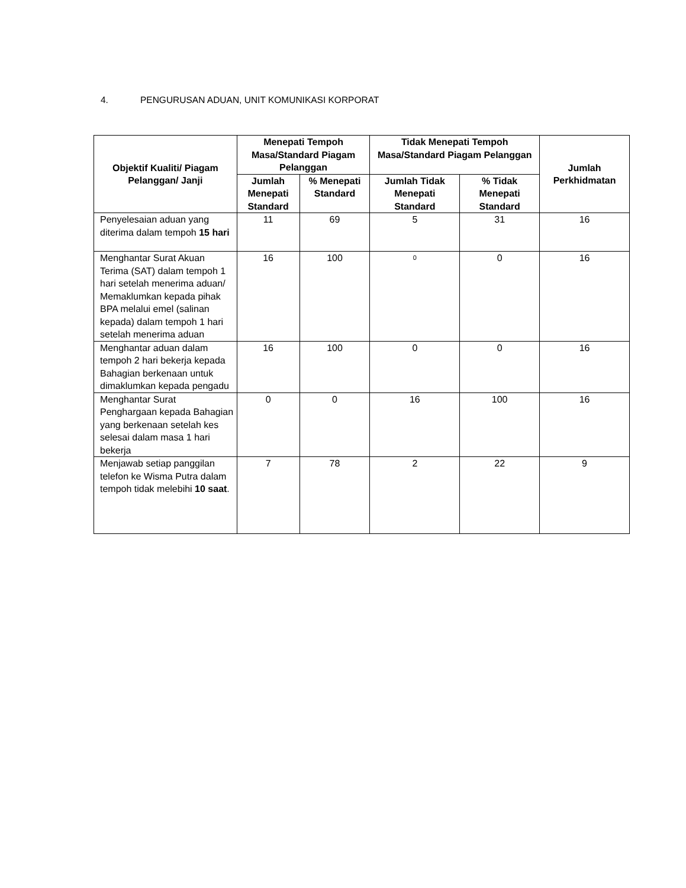4. PENGURUSAN ADUAN, UNIT KOMUNIKASI KORPORAT
| Objektif Kualiti/ Piagam Pelanggan/ Janji | Menepati Tempoh Masa/Standard Piagam Pelanggan | | Tidak Menepati Tempoh Masa/Standard Piagam Pelanggan | | Jumlah Perkhidmatan |
| --- | --- | --- | --- | --- | --- |
| | Jumlah Menepati Standard | % Menepati Standard | Jumlah Tidak Menepati Standard | % Tidak Menepati Standard | |
| Penyelesaian aduan yang diterima dalam tempoh 15 hari | 11 | 69 | 5 | 31 | 16 |
| Menghantar Surat Akuan Terima (SAT) dalam tempoh 1 hari setelah menerima aduan/ Memaklumkan kepada pihak BPA melalui emel (salinan kepada) dalam tempoh 1 hari setelah menerima aduan | 16 | 100 | 0 | 0 | 16 |
| Menghantar aduan dalam tempoh 2 hari bekerja kepada Bahagian berkenaan untuk dimaklumkan kepada pengadu | 16 | 100 | 0 | 0 | 16 |
| Menghantar Surat Penghargaan kepada Bahagian yang berkenaan setelah kes selesai dalam masa 1 hari bekerja | 0 | 0 | 16 | 100 | 16 |
| Menjawab setiap panggilan telefon ke Wisma Putra dalam tempoh tidak melebihi 10 saat . | 7 | 78 | 2 | 22 | 9 |